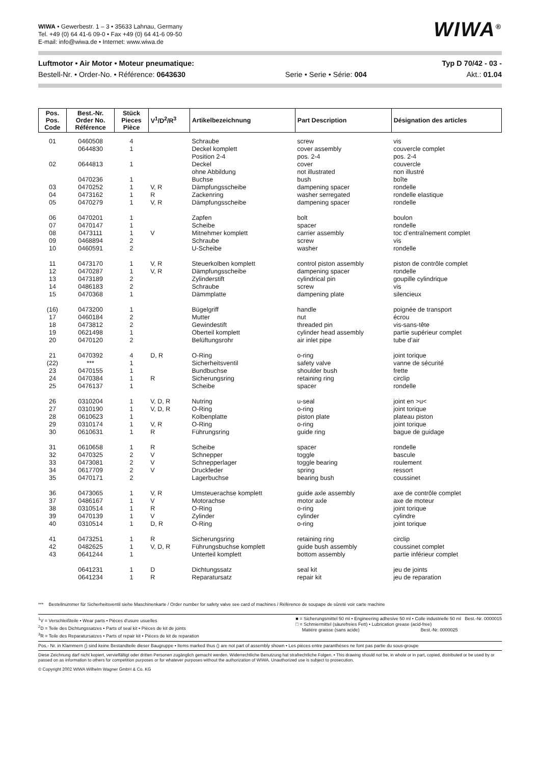WIWA • Gewerbestr. 1 – 3 • 35633 Lahnau, Germany
Tel. +49 (0) 64 41-6 09-0 • Fax +49 (0) 64 41-6 09-50
E-mail: info@wiwa.de • Internet: www.wiwa.de
WIWA<sup>®</sup>
Luftmotor • Air Motor • Moteur pneumatique: Typ D 70/42 - 03 -
Bestell-Nr. • Order-No. • Référence: 0643630 Serie • Serie • Série: 004 Akt.: 01.04
| Pos. Pos. Code | Best.-Nr. Order No. Référence | Stück Pieces Pièce | V<sup>1</sup>/D<sup>2</sup>/R<sup>3</sup> | Artikelbezeichnung | Part Description | Désignation des articles |
| --- | --- | --- | --- | --- | --- | --- |
| 01 | 0460508 | 4 | | Schraube | screw | vis |
| | 0644830 | 1 | | Deckel komplett | cover assembly | couvercle complet |
| | | | | Position 2-4 | pos. 2-4 | pos. 2-4 |
| 02 | 0644813 | 1 | | Deckel | cover | couvercle |
| | | | | ohne Abbildung | not illustrated | non illustré |
| | 0470236 | 1 | | Buchse | bush | boîte |
| 03 | 0470252 | 1 | V, R | Dämpfungsscheibe | dampening spacer | rondelle |
| 04 | 0473162 | 1 | R | Zackenring | washer serregated | rondelle elastique |
| 05 | 0470279 | 1 | V, R | Dämpfungsscheibe | dampening spacer | rondelle |
| 06 | 0470201 | 1 | | Zapfen | bolt | boulon |
| 07 | 0470147 | 1 | | Scheibe | spacer | rondelle |
| 08 | 0473111 | 1 | V | Mitnehmer komplett | carrier assembly | toc d’entraînement complet |
| 09 | 0468894 | 2 | | Schraube | screw | vis |
| 10 | 0460591 | 2 | | U-Scheibe | washer | rondelle |
| 11 | 0473170 | 1 | V, R | Steuerkolben komplett | control piston assembly | piston de contrôle complet |
| 12 | 0470287 | 1 | V, R | Dämpfungsscheibe | dampening spacer | rondelle |
| 13 | 0473189 | 2 | | Zylinderstift | cylindrical pin | goupille cylindrique |
| 14 | 0486183 | 2 | | Schraube | screw | vis |
| 15 | 0470368 | 1 | | Dämmplatte | dampening plate | silencieux |
| (16) | 0473200 | 1 | | Bügelgriff | handle | poignée de transport |
| 17 | 0460184 | 2 | | Mutter | nut | écrou |
| 18 | 0473812 | 2 | | Gewindestift | threaded pin | vis-sans-tête |
| 19 | 0621498 | 1 | | Oberteil komplett | cylinder head assembly | partie supérieur complet |
| 20 | 0470120 | 2 | | Belüftungsrohr | air inlet pipe | tube d’air |
| 21 | 0470392 | 4 | D, R | O-Ring | o-ring | joint torique |
| (22) | *** | 1 | | Sicherheitsventil | safety valve | vanne de sécurité |
| 23 | 0470155 | 1 | | Bundbuchse | shoulder bush | frette |
| 24 | 0470384 | 1 | R | Sicherungsring | retaining ring | circlip |
| 25 | 0476137 | 1 | | Scheibe | spacer | rondelle |
| 26 | 0310204 | 1 | V, D, R | Nutring | u-seal | joint en >u< |
| 27 | 0310190 | 1 | V, D, R | O-Ring | o-ring | joint torique |
| 28 | 0610623 | 1 | | Kolbenplatte | piston plate | plateau piston |
| 29 | 0310174 | 1 | V, R | O-Ring | o-ring | joint torique |
| 30 | 0610631 | 1 | R | Führungsring | guide ring | bague de guidage |
| 31 | 0610658 | 1 | R | Scheibe | spacer | rondelle |
| 32 | 0470325 | 2 | V | Schnepper | toggle | bascule |
| 33 | 0473081 | 2 | V | Schnepperlager | toggle bearing | roulement |
| 34 | 0617709 | 2 | V | Druckfeder | spring | ressort |
| 35 | 0470171 | 2 | | Lagerbuchse | bearing bush | coussinet |
| 36 | 0473065 | 1 | V, R | Umsteuerachse komplett | guide axle assembly | axe de contrôle complet |
| 37 | 0486167 | 1 | V | Motorachse | motor axle | axe de moteur |
| 38 | 0310514 | 1 | R | O-Ring | o-ring | joint torique |
| 39 | 0470139 | 1 | V | Zylinder | cylinder | cylindre |
| 40 | 0310514 | 1 | D, R | O-Ring | o-ring | joint torique |
| 41 | 0473251 | 1 | R | Sicherungsring | retaining ring | circlip |
| 42 | 0482625 | 1 | V, D, R | Führungsbuchse komplett | guide bush assembly | coussinet complet |
| 43 | 0641244 | 1 | | Unterteil komplett | bottom assembly | partie inférieur complet |
| | 0641231 | 1 | D | Dichtungssatz | seal kit | jeu de joints |
| | 0641234 | 1 | R | Reparatursatz | repair kit | jeu de reparation |
*** Bestellnummer für Sicherheitsventil siehe Maschinenkarte / Order number for safety valve see card of machines / Référence de soupape de sûreté voir carte machine
<sup>1</sup> V = Verschleißteile • Wear parts • Pièces d'usure usuelles
<sup>2</sup> D = Teile des Dichtungssatzes • Parts of seal kit • Pièces de kit de joints
<sup>3</sup> R = Teile des Reparatursatzes • Parts of repair kit • Pièces de kit de reparation
■ = Sicherungsmittel 50 ml • Engineering adhesive 50 ml • Colle industrielle 50 ml Best.-Nr. 0000015
□ = Schmiermittel (säurefreies Fett) • Lubrication grease (acid-free)
Matiére graisse (sans acide) Best.-Nr. 0000025
Pos.- Nr. in Klammern () sind keine Bestandteile dieser Baugruppe • Items marked thus () are not part of assembly shown • Les pièces entre paranthéses ne font pas partie du sous-groupe
Diese Zeichnung darf nicht kopiert, vervielfältigt oder dritten Personen zugänglich gemacht werden. Widerrechtliche Benutzung hat strafrechtliche Folgen. • This drawing should not be, in whole or in part, copied, distributed or be used by or passed on as information to others for competition purposes or for whatever purposes without the authorization of WIWA. Unauthorized use is subject to prosecution.
© Copyright 2002 WIWA Wilhelm Wagner GmbH & Co. KG